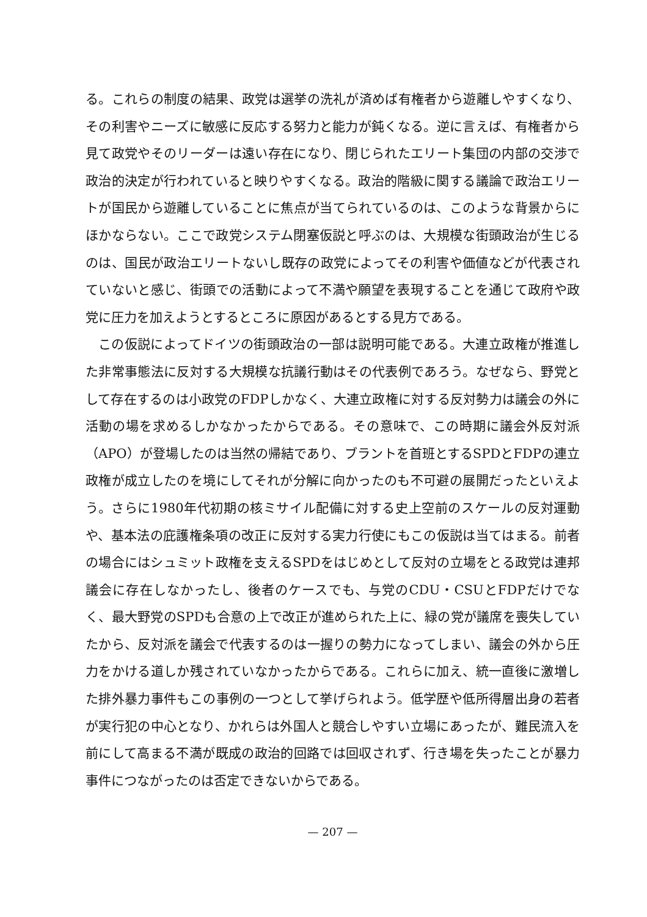る。これらの制度の結果、政党は選挙の洗礼が済めば有権者から遊離しやすくなり、その利害やニーズに敏感に反応する努力と能力が鈍くなる。逆に言えば、有権者から見て政党やそのリーダーは遠い存在になり、閉じられたエリート集団の内部の交渉で政治的決定が行われていると映りやすくなる。政治的階級に関する議論で政治エリートが国民から遊離していることに焦点が当てられているのは、このような背景からにほかならない。ここで政党システム閉塞仮説と呼ぶのは、大規模な街頭政治が生じるのは、国民が政治エリートないし既存の政党によってその利害や価値などが代表されていないと感じ、街頭での活動によって不満や願望を表現することを通じて政府や政党に圧力を加えようとするところに原因があるとする見方である。
この仮説によってドイツの街頭政治の一部は説明可能である。大連立政権が推進した非常事態法に反対する大規模な抗議行動はその代表例であろう。なぜなら、野党として存在するのは小政党のFDPしかなく、大連立政権に対する反対勢力は議会の外に活動の場を求めるしかなかったからである。その意味で、この時期に議会外反対派（APO）が登場したのは当然の帰結であり、ブラントを首班とするSPDとFDPの連立政権が成立したのを境にしてそれが分解に向かったのも不可避の展開だったといえよう。さらに1980年代初期の核ミサイル配備に対する史上空前のスケールの反対運動や、基本法の庇護権条項の改正に反対する実力行使にもこの仮説は当てはまる。前者の場合にはシュミット政権を支えるSPDをはじめとして反対の立場をとる政党は連邦議会に存在しなかったし、後者のケースでも、与党のCDU・CSUとFDPだけでなく、最大野党のSPDも合意の上で改正が進められた上に、緑の党が議席を喪失していたから、反対派を議会で代表するのは一握りの勢力になってしまい、議会の外から圧力をかける道しか残されていなかったからである。これらに加え、統一直後に激増した排外暴力事件もこの事例の一つとして挙げられよう。低学歴や低所得層出身の若者が実行犯の中心となり、かれらは外国人と競合しやすい立場にあったが、難民流入を前にして高まる不満が既成の政治的回路では回収されず、行き場を失ったことが暴力事件につながったのは否定できないからである。
— 207 —